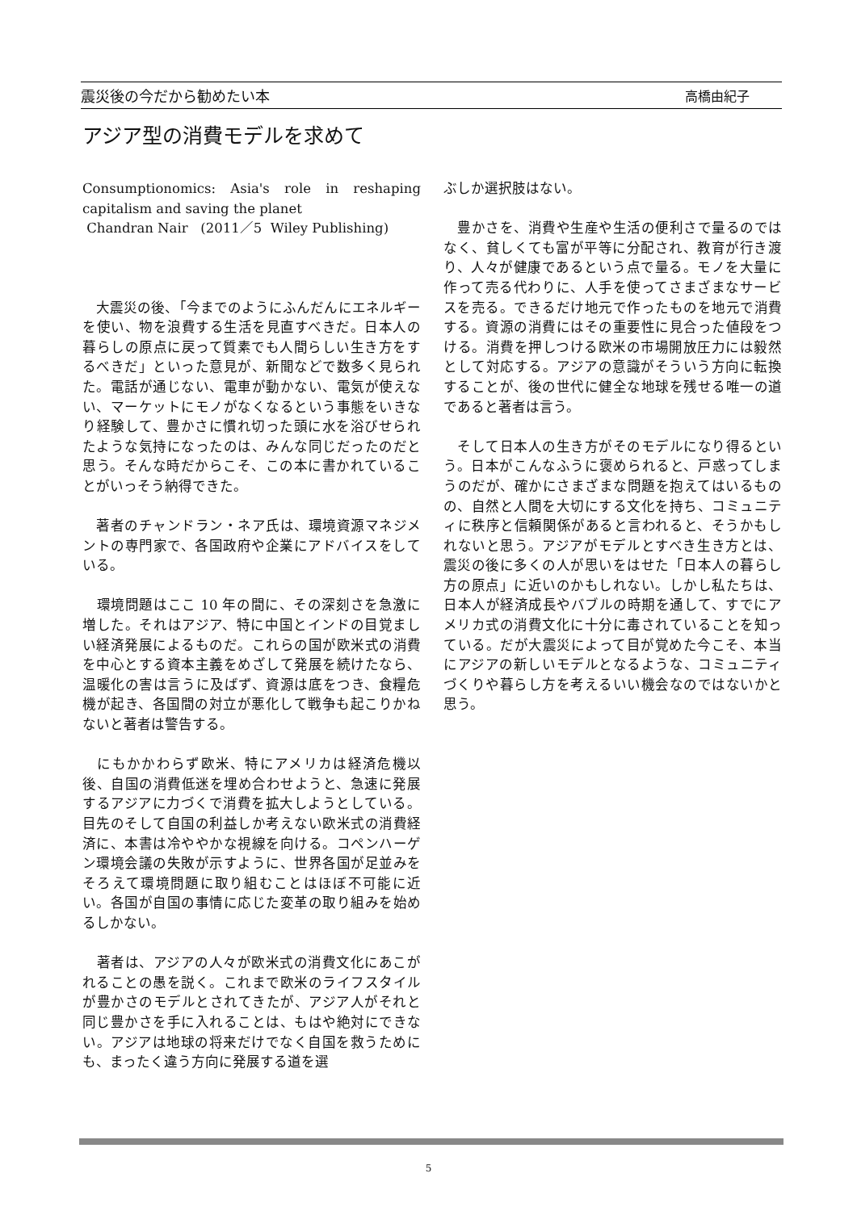震災後の今だから勧めたい本 高橋由紀子
アジア型の消費モデルを求めて
Consumptionomics: Asia's role in reshaping capitalism and saving the planet
Chandran Nair (2011／5 Wiley Publishing)
　大震災の後、「今までのようにふんだんにエネルギーを使い、物を浪費する生活を見直すべきだ。日本人の暮らしの原点に戻って質素でも人間らしい生き方をするべきだ」といった意見が、新聞などで数多く見られた。電話が通じない、電車が動かない、電気が使えない、マーケットにモノがなくなるという事態をいきなり経験して、豊かさに慣れ切った頭に水を浴びせられたような気持になったのは、みんな同じだったのだと思う。そんな時だからこそ、この本に書かれていることがいっそう納得できた。
　著者のチャンドラン・ネア氏は、環境資源マネジメントの専門家で、各国政府や企業にアドバイスをしている。
　環境問題はここ 10 年の間に、その深刻さを急激に増した。それはアジア、特に中国とインドの目覚ましい経済発展によるものだ。これらの国が欧米式の消費を中心とする資本主義をめざして発展を続けたなら、温暖化の害は言うに及ばず、資源は底をつき、食糧危機が起き、各国間の対立が悪化して戦争も起こりかねないと著者は警告する。
　にもかかわらず欧米、特にアメリカは経済危機以後、自国の消費低迷を埋め合わせようと、急速に発展するアジアに力づくで消費を拡大しようとしている。目先のそして自国の利益しか考えない欧米式の消費経済に、本書は冷ややかな視線を向ける。コペンハーゲン環境会議の失敗が示すように、世界各国が足並みをそろえて環境問題に取り組むことはほぼ不可能に近い。各国が自国の事情に応じた変革の取り組みを始めるしかない。
　著者は、アジアの人々が欧米式の消費文化にあこがれることの愚を説く。これまで欧米のライフスタイルが豊かさのモデルとされてきたが、アジア人がそれと同じ豊かさを手に入れることは、もはや絶対にできない。アジアは地球の将来だけでなく自国を救うためにも、まったく違う方向に発展する道を選
ぶしか選択肢はない。
　豊かさを、消費や生産や生活の便利さで量るのではなく、貧しくても富が平等に分配され、教育が行き渡り、人々が健康であるという点で量る。モノを大量に作って売る代わりに、人手を使ってさまざまなサービスを売る。できるだけ地元で作ったものを地元で消費する。資源の消費にはその重要性に見合った値段をつける。消費を押しつける欧米の市場開放圧力には毅然として対応する。アジアの意識がそういう方向に転換することが、後の世代に健全な地球を残せる唯一の道であると著者は言う。
　そして日本人の生き方がそのモデルになり得るという。日本がこんなふうに褒められると、戸惑ってしまうのだが、確かにさまざまな問題を抱えてはいるものの、自然と人間を大切にする文化を持ち、コミュニティに秩序と信頼関係があると言われると、そうかもしれないと思う。アジアがモデルとすべき生き方とは、震災の後に多くの人が思いをはせた「日本人の暮らし方の原点」に近いのかもしれない。しかし私たちは、日本人が経済成長やバブルの時期を通して、すでにアメリカ式の消費文化に十分に毒されていることを知っている。だが大震災によって目が覚めた今こそ、本当にアジアの新しいモデルとなるような、コミュニティづくりや暮らし方を考えるいい機会なのではないかと思う。
5